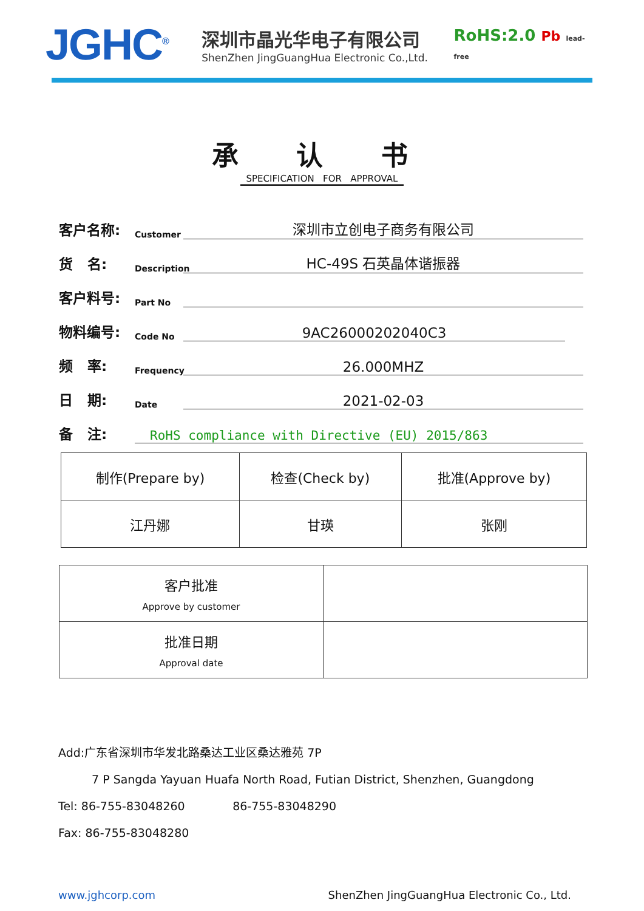JGHC<sup>®</sup>
深圳市晶光华电子有限公司
ShenZhen JingGuangHua Electronic Co.,Ltd.
RoHS:2.0 Pb lead-free
承 认 书
SPECIFICATION FOR APPROVAL
客户名称: Customer 深圳市立创电子商务有限公司
货 名: Description HC-49S 石英晶体谐振器
客户料号: Part No
物料编号: Code No 9AC26000202040C3
频 率: Frequency 26.000MHZ
日 期: Date 2021-02-03
备 注: RoHS compliance with Directive (EU) 2015/863
| 制作(Prepare by) | 检查(Check by) | 批准(Approve by) |
| 江丹娜 | 甘瑛 | 张刚 |
| 客户批准 Approve by customer | |
| 批准日期 Approval date | |
Add:广东省深圳市华发北路桑达工业区桑达雅苑 7P
7 P Sangda Yayuan Huafa North Road, Futian District, Shenzhen, Guangdong
Tel: 86-755-83048260 86-755-83048290
Fax: 86-755-83048280
www.jghcorp.com ShenZhen JingGuangHua Electronic Co., Ltd.